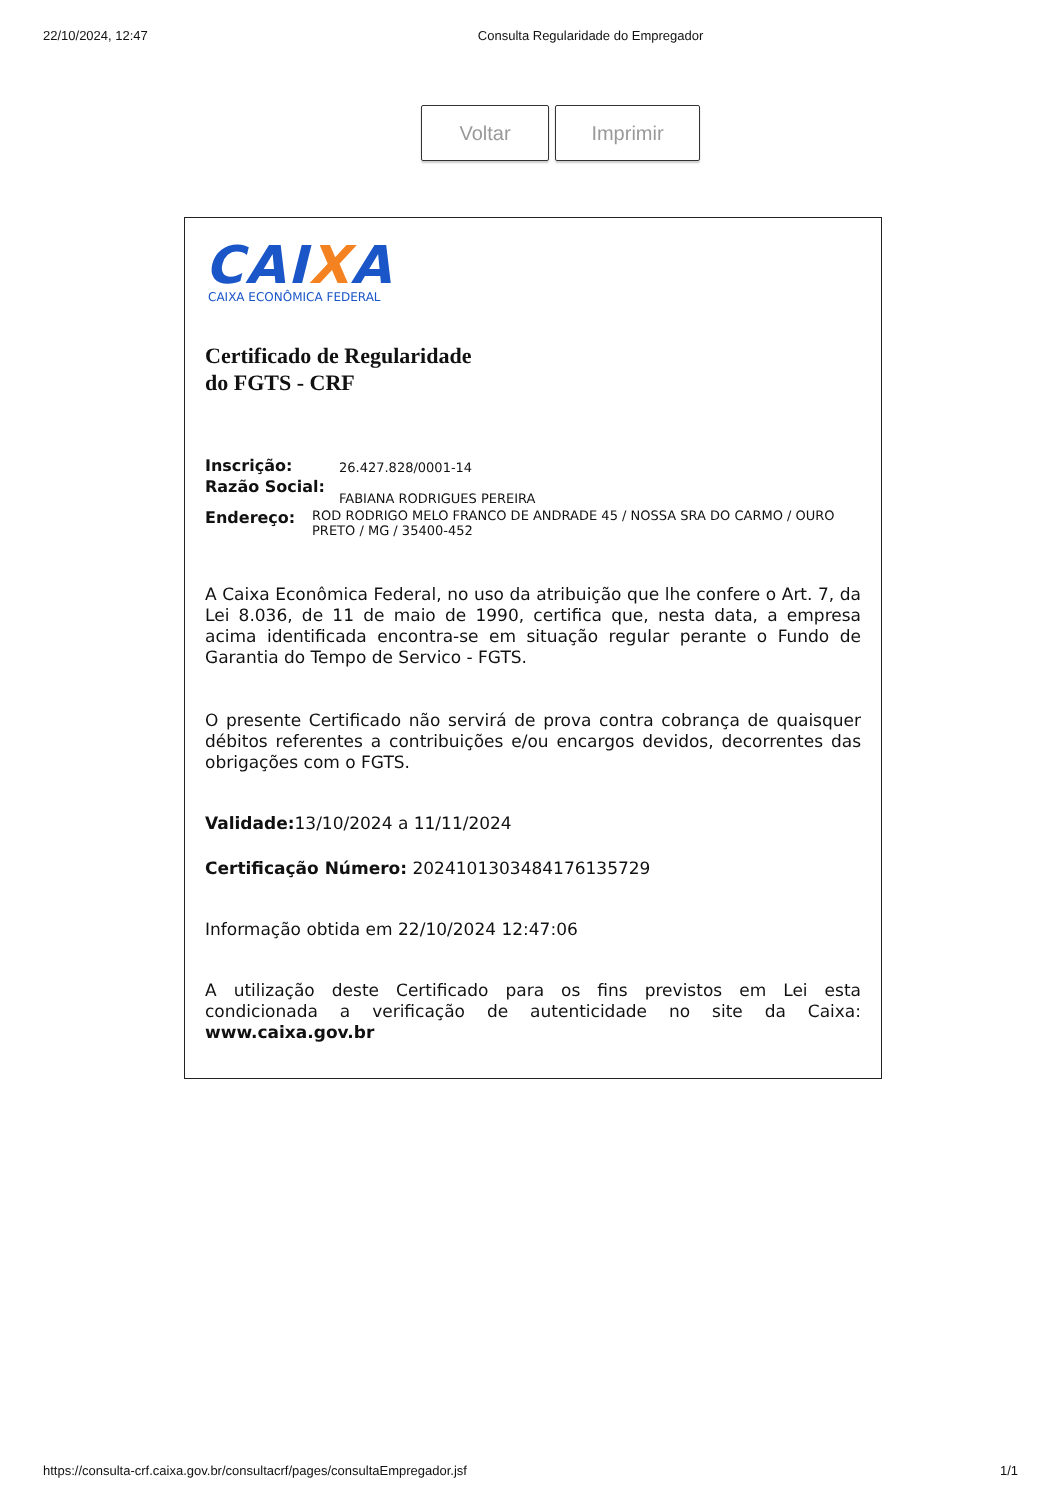22/10/2024, 12:47 Consulta Regularidade do Empregador
Voltar Imprimir
CAIXA
CAIXA ECONÔMICA FEDERAL
Certificado de Regularidade
do FGTS - CRF
Inscrição: 26.427.828/0001-14
Razão Social: FABIANA RODRIGUES PEREIRA
Endereço: ROD RODRIGO MELO FRANCO DE ANDRADE 45 / NOSSA SRA DO CARMO / OURO PRETO / MG / 35400-452
A Caixa Econômica Federal, no uso da atribuição que lhe confere o Art. 7, da Lei 8.036, de 11 de maio de 1990, certifica que, nesta data, a empresa acima identificada encontra-se em situação regular perante o Fundo de Garantia do Tempo de Servico - FGTS.
O presente Certificado não servirá de prova contra cobrança de quaisquer débitos referentes a contribuições e/ou encargos devidos, decorrentes das obrigações com o FGTS.
Validade: 13/10/2024 a 11/11/2024
Certificação Número: 2024101303484176135729
Informação obtida em 22/10/2024 12:47:06
A utilização deste Certificado para os fins previstos em Lei esta condicionada a verificação de autenticidade no site da Caixa: www.caixa.gov.br
https://consulta-crf.caixa.gov.br/consultacrf/pages/consultaEmpregador.jsf 1/1